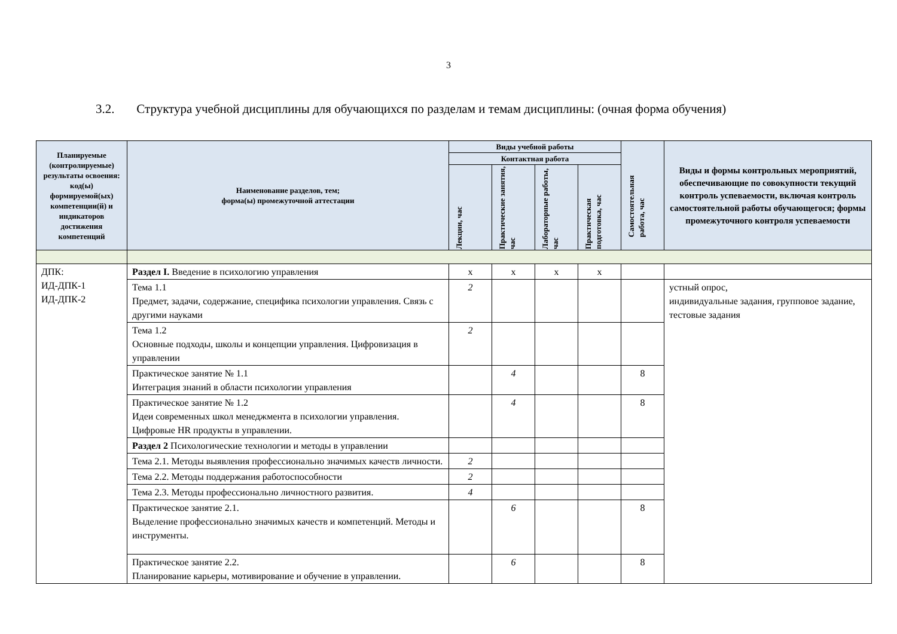3
3.2. Структура учебной дисциплины для обучающихся по разделам и темам дисциплины: (очная форма обучения)
| Планируемые (контролируемые) результаты освоения: код(ы) формируемой(ых) компетенции(й) и индикаторов достижения компетенций | Наименование разделов, тем; форма(ы) промежуточной аттестации | Виды учебной работы | | | | Самостоятельная работа, час | Виды и формы контрольных мероприятий, обеспечивающие по совокупности текущий контроль успеваемости, включая контроль самостоятельной работы обучающегося; формы промежуточного контроля успеваемости |
| --- | --- | --- | --- | --- | --- | --- | --- |
| | | Контактная работа | | | | | |
| | | Лекции, час | Практические занятия, час | Лабораторные работы, час | Практическая подготовка, час | | |
| ДПК: ИД-ДПК-1 ИД-ДПК-2 | Раздел I. Введение в психологию управления | х | х | х | х | | |
| | Тема 1.1 Предмет, задачи, содержание, специфика психологии управления. Связь с другими науками | 2 | | | | | устный опрос, индивидуальные задания, групповое задание, тестовые задания |
| | Тема 1.2 Основные подходы, школы и концепции управления. Цифровизация в управлении | 2 | | | | | |
| | Практическое занятие № 1.1 Интеграция знаний в области психологии управления | | 4 | | | 8 | |
| | Практическое занятие № 1.2 Идеи современных школ менеджмента в психологии управления. Цифровые HR продукты в управлении. | | 4 | | | 8 | |
| | Раздел 2 Психологические технологии и методы в управлении | | | | | | |
| | Тема 2.1. Методы выявления профессионально значимых качеств личности. | 2 | | | | | |
| | Тема 2.2. Методы поддержания работоспособности | 2 | | | | | |
| | Тема 2.3. Методы профессионально личностного развития. | 4 | | | | | |
| | Практическое занятие 2.1. Выделение профессионально значимых качеств и компетенций. Методы и инструменты. | | 6 | | | 8 | |
| | Практическое занятие 2.2. Планирование карьеры, мотивирование и обучение в управлении. | | 6 | | | 8 | |